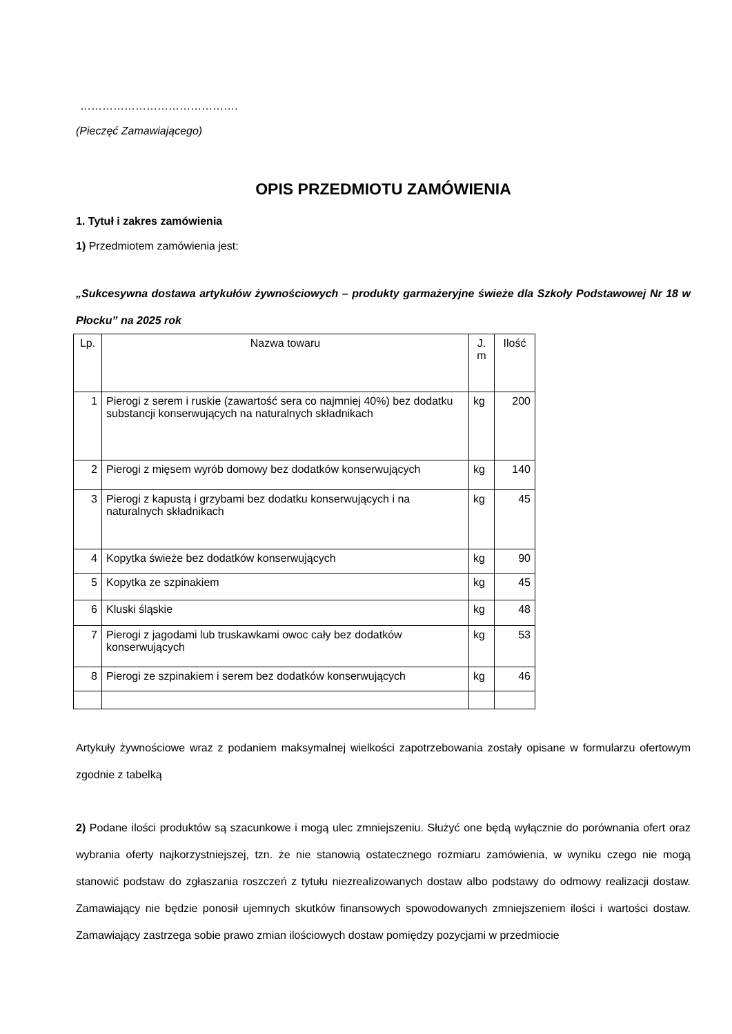…………………………………….
(Pieczęć Zamawiającego)
OPIS PRZEDMIOTU ZAMÓWIENIA
1. Tytuł i zakres zamówienia
1) Przedmiotem zamówienia jest:
„Sukcesywna dostawa artykułów żywnościowych – produkty garmażeryjne świeże dla Szkoły Podstawowej Nr 18 w Płocku” na 2025 rok
| Lp. | Nazwa towaru | J. m | Ilość |
| --- | --- | --- | --- |
| 1 | Pierogi z serem i ruskie (zawartość sera co najmniej 40%) bez dodatku substancji konserwujących na naturalnych składnikach | kg | 200 |
| 2 | Pierogi z mięsem wyrób domowy bez dodatków konserwujących | kg | 140 |
| 3 | Pierogi z kapustą i grzybami bez dodatku konserwujących i na naturalnych składnikach | kg | 45 |
| 4 | Kopytka świeże bez dodatków konserwujących | kg | 90 |
| 5 | Kopytka ze szpinakiem | kg | 45 |
| 6 | Kluski śląskie | kg | 48 |
| 7 | Pierogi z jagodami lub truskawkami owoc cały bez dodatków konserwujących | kg | 53 |
| 8 | Pierogi ze szpinakiem i serem bez dodatków konserwujących | kg | 46 |
Artykuły żywnościowe wraz z podaniem maksymalnej wielkości zapotrzebowania zostały opisane w formularzu ofertowym zgodnie z tabelką
2) Podane ilości produktów są szacunkowe i mogą ulec zmniejszeniu. Służyć one będą wyłącznie do porównania ofert oraz wybrania oferty najkorzystniejszej, tzn. że nie stanowią ostatecznego rozmiaru zamówienia, w wyniku czego nie mogą stanowić podstaw do zgłaszania roszczeń z tytułu niezrealizowanych dostaw albo podstawy do odmowy realizacji dostaw. Zamawiający nie będzie ponosił ujemnych skutków finansowych spowodowanych zmniejszeniem ilości i wartości dostaw. Zamawiający zastrzega sobie prawo zmian ilościowych dostaw pomiędzy pozycjami w przedmiocie